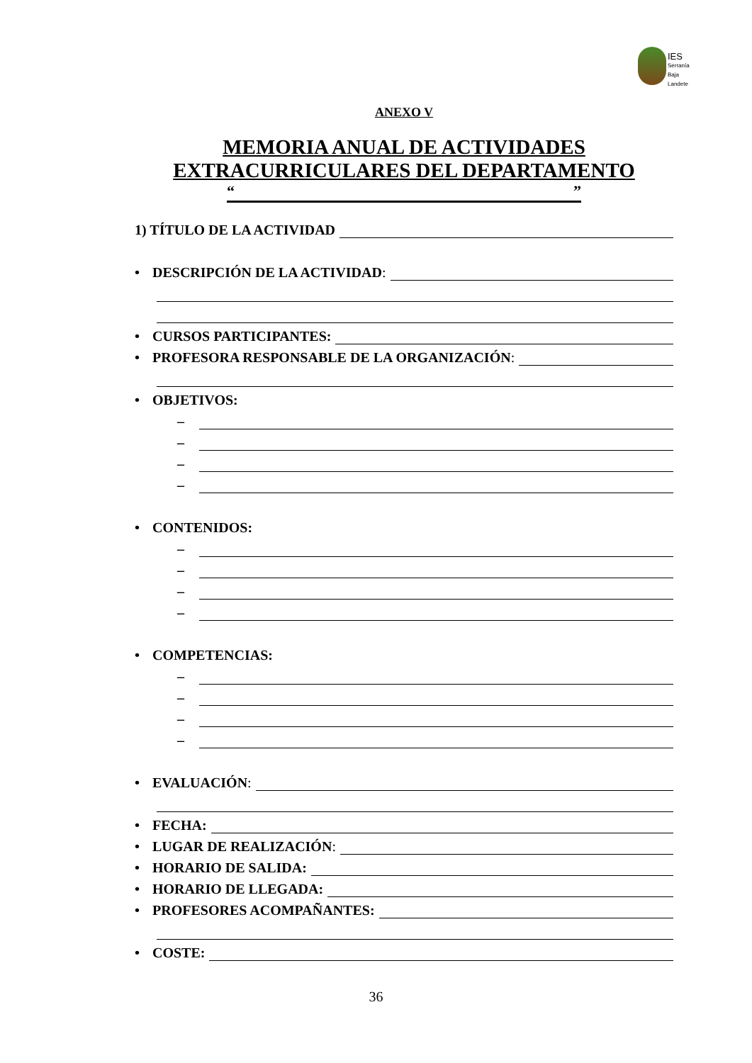IES
Serranía
Baja
Landete
ANEXO V
MEMORIA ANUAL DE ACTIVIDADES EXTRACURRICULARES DEL DEPARTAMENTO
“”
1) TÍTULO DE LA ACTIVIDAD
• DESCRIPCIÓN DE LA ACTIVIDAD:
• CURSOS PARTICIPANTES:
• PROFESORA RESPONSABLE DE LA ORGANIZACIÓN:
• OBJETIVOS:
–
–
–
–
• CONTENIDOS:
–
–
–
–
• COMPETENCIAS:
–
–
–
–
• EVALUACIÓN:
• FECHA:
• LUGAR DE REALIZACIÓN:
• HORARIO DE SALIDA:
• HORARIO DE LLEGADA:
• PROFESORES ACOMPAÑANTES:
• COSTE:
36